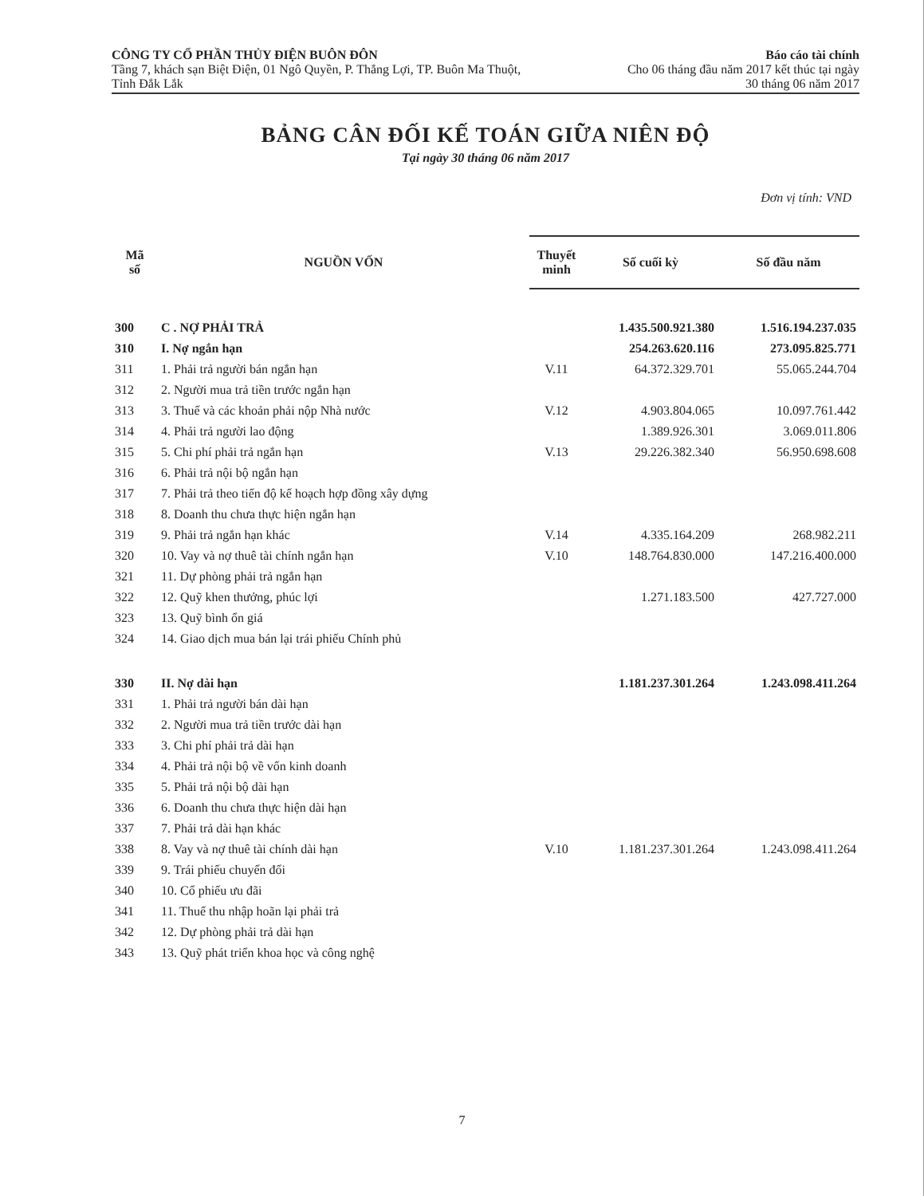CÔNG TY CỔ PHẦN THỦY ĐIỆN BUÔN ĐÔN
Tầng 7, khách sạn Biệt Điện, 01 Ngô Quyền, P. Thắng Lợi, TP. Buôn Ma Thuột, Tỉnh Đắk Lắk
Báo cáo tài chính
Cho 06 tháng đầu năm 2017 kết thúc tại ngày 30 tháng 06 năm 2017
BẢNG CÂN ĐỐI KẾ TOÁN GIỮA NIÊN ĐỘ
Tại ngày 30 tháng 06 năm 2017
Đơn vị tính: VND
| Mã số | NGUỒN VỐN | Thuyết minh | Số cuối kỳ | Số đầu năm |
| --- | --- | --- | --- | --- |
| 300 | C . NỢ PHẢI TRẢ | | 1.435.500.921.380 | 1.516.194.237.035 |
| 310 | I. Nợ ngắn hạn | | 254.263.620.116 | 273.095.825.771 |
| 311 | 1. Phải trả người bán ngắn hạn | V.11 | 64.372.329.701 | 55.065.244.704 |
| 312 | 2. Người mua trả tiền trước ngắn hạn | | | |
| 313 | 3. Thuế và các khoản phải nộp Nhà nước | V.12 | 4.903.804.065 | 10.097.761.442 |
| 314 | 4. Phải trả người lao động | | 1.389.926.301 | 3.069.011.806 |
| 315 | 5. Chi phí phải trả ngắn hạn | V.13 | 29.226.382.340 | 56.950.698.608 |
| 316 | 6. Phải trả nội bộ ngắn hạn | | | |
| 317 | 7. Phải trả theo tiến độ kế hoạch hợp đồng xây dựng | | | |
| 318 | 8. Doanh thu chưa thực hiện ngắn hạn | | | |
| 319 | 9. Phải trả ngắn hạn khác | V.14 | 4.335.164.209 | 268.982.211 |
| 320 | 10. Vay và nợ thuê tài chính ngắn hạn | V.10 | 148.764.830.000 | 147.216.400.000 |
| 321 | 11. Dự phòng phải trả ngắn hạn | | | |
| 322 | 12. Quỹ khen thưởng, phúc lợi | | 1.271.183.500 | 427.727.000 |
| 323 | 13. Quỹ bình ổn giá | | | |
| 324 | 14. Giao dịch mua bán lại trái phiếu Chính phủ | | | |
| 330 | II. Nợ dài hạn | | 1.181.237.301.264 | 1.243.098.411.264 |
| 331 | 1. Phải trả người bán dài hạn | | | |
| 332 | 2. Người mua trả tiền trước dài hạn | | | |
| 333 | 3. Chi phí phải trả dài hạn | | | |
| 334 | 4. Phải trả nội bộ về vốn kinh doanh | | | |
| 335 | 5. Phải trả nội bộ dài hạn | | | |
| 336 | 6. Doanh thu chưa thực hiện dài hạn | | | |
| 337 | 7. Phải trả dài hạn khác | | | |
| 338 | 8. Vay và nợ thuê tài chính dài hạn | V.10 | 1.181.237.301.264 | 1.243.098.411.264 |
| 339 | 9. Trái phiếu chuyển đổi | | | |
| 340 | 10. Cổ phiếu ưu đãi | | | |
| 341 | 11. Thuế thu nhập hoãn lại phải trả | | | |
| 342 | 12. Dự phòng phải trả dài hạn | | | |
| 343 | 13. Quỹ phát triển khoa học và công nghệ | | | |
7